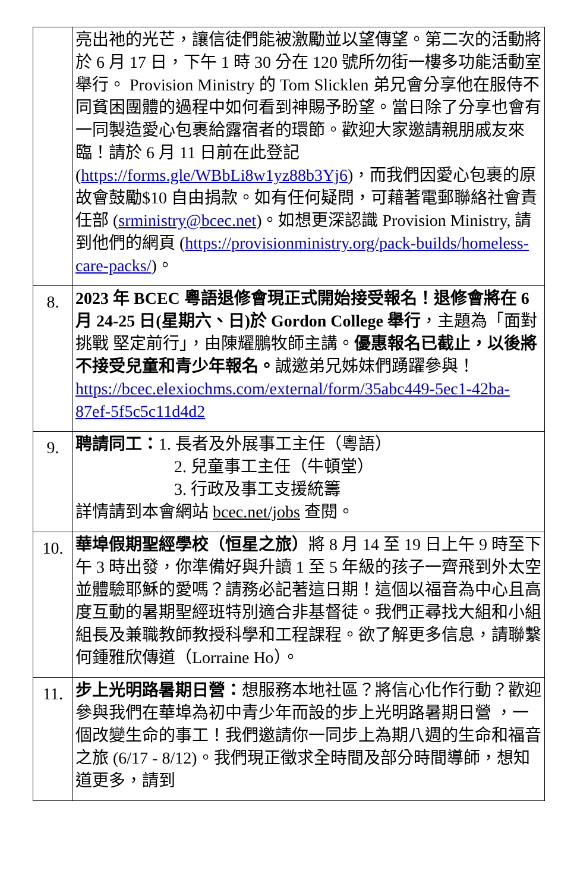| | 亮出祂的光芒，讓信徒們能被激勵並以望傳望。第二次的活動將於 6 月 17 日，下午 1 時 30 分在 120 號所勿街一樓多功能活動室舉行。 Provision Ministry 的 Tom Slicklen 弟兄會分享他在服侍不同貧困團體的過程中如何看到神賜予盼望。當日除了分享也會有一同製造愛心包裹給露宿者的環節。歡迎大家邀請親朋戚友來臨！請於 6 月 11 日前在此登記 ( https://forms.gle/WBbLi8w1yz88b3Yj6 )，而我們因愛心包裹的原故會鼓勵$10 自由捐款。如有任何疑問，可藉著電郵聯絡社會責任部 ( srministry@bcec.net )。如想更深認識 Provision Ministry, 請到他們的網頁 ( https://provisionministry.org/pack-builds/homeless-care-packs/ )。 |
| 8. | 2023 年 BCEC 粵語退修會現正式開始接受報名！退修會將在 6 月 24-25 日(星期六、日)於 Gordon College 舉行 ，主題為「面對挑戰 堅定前行」，由陳耀鵬牧師主講。 優惠報名已截止，以後將不接受兒童和青少年報名。 誠邀弟兄姊妹們踴躍參與！ https://bcec.elexiochms.com/external/form/35abc449-5ec1-42ba-87ef-5f5c5c11d4d2 |
| 9. | 聘請同工： 1. 長者及外展事工主任（粵語） 2. 兒童事工主任（牛頓堂） 3. 行政及事工支援統籌 詳情請到本會網站 bcec.net/jobs 查閱。 |
| 10. | 華埠假期聖經學校（恒星之旅） 將 8 月 14 至 19 日上午 9 時至下午 3 時出發，你準備好與升讀 1 至 5 年級的孩子一齊飛到外太空並體驗耶穌的愛嗎？請務必記著這日期！這個以福音為中心且高度互動的暑期聖經班特別適合非基督徒。我們正尋找大組和小組組長及兼職教師教授科學和工程課程。欲了解更多信息，請聯繫何鍾雅欣傳道（Lorraine Ho）。 |
| 11. | 步上光明路暑期日營： 想服務本地社區？將信心化作行動？歡迎參與我們在華埠為初中青少年而設的步上光明路暑期日營 ，一個改變生命的事工！我們邀請你一同步上為期八週的生命和福音之旅 (6/17 - 8/12)。我們現正徵求全時間及部分時間導師，想知道更多，請到 |